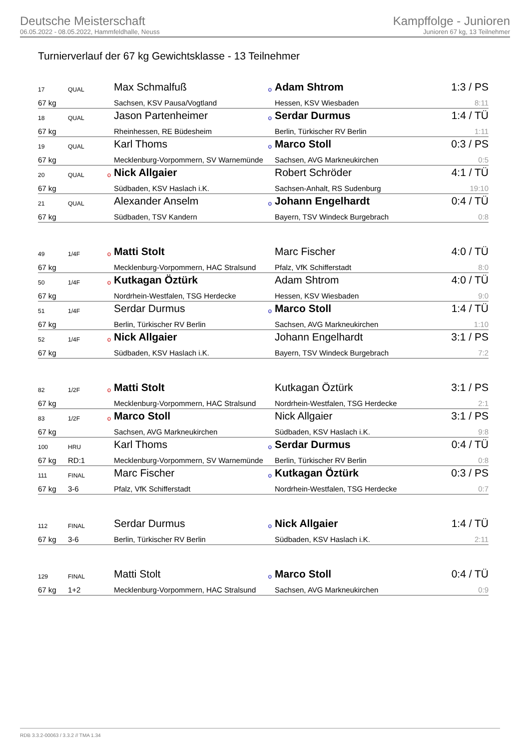Deutsche Meisterschaft
06.05.2022 - 08.05.2022, Hammfeldhalle, Neuss
Kampffolge - Junioren
Junioren 67 kg, 13 Teilnehmer
Turnierverlauf der 67 kg Gewichtsklasse - 13 Teilnehmer
| 17 | QUAL | | Max Schmalfuß | o | Adam Shtrom | 1:3 / PS |
| 67 kg | | | Sachsen, KSV Pausa/Vogtland | | Hessen, KSV Wiesbaden | 8:11 |
| 18 | QUAL | | Jason Partenheimer | o | Serdar Durmus | 1:4 / TÜ |
| 67 kg | | | Rheinhessen, RE Büdesheim | | Berlin, Türkischer RV Berlin | 1:11 |
| 19 | QUAL | | Karl Thoms | o | Marco Stoll | 0:3 / PS |
| 67 kg | | | Mecklenburg-Vorpommern, SV Warnemünde | | Sachsen, AVG Markneukirchen | 0:5 |
| 20 | QUAL | o | Nick Allgaier | | Robert Schröder | 4:1 / TÜ |
| 67 kg | | | Südbaden, KSV Haslach i.K. | | Sachsen-Anhalt, RS Sudenburg | 19:10 |
| 21 | QUAL | | Alexander Anselm | o | Johann Engelhardt | 0:4 / TÜ |
| 67 kg | | | Südbaden, TSV Kandern | | Bayern, TSV Windeck Burgebrach | 0:8 |
| 49 | 1/4F | o | Matti Stolt | | Marc Fischer | 4:0 / TÜ |
| 67 kg | | | Mecklenburg-Vorpommern, HAC Stralsund | | Pfalz, VfK Schifferstadt | 8:0 |
| 50 | 1/4F | o | Kutkagan Öztürk | | Adam Shtrom | 4:0 / TÜ |
| 67 kg | | | Nordrhein-Westfalen, TSG Herdecke | | Hessen, KSV Wiesbaden | 9:0 |
| 51 | 1/4F | | Serdar Durmus | o | Marco Stoll | 1:4 / TÜ |
| 67 kg | | | Berlin, Türkischer RV Berlin | | Sachsen, AVG Markneukirchen | 1:10 |
| 52 | 1/4F | o | Nick Allgaier | | Johann Engelhardt | 3:1 / PS |
| 67 kg | | | Südbaden, KSV Haslach i.K. | | Bayern, TSV Windeck Burgebrach | 7:2 |
| 82 | 1/2F | o | Matti Stolt | | Kutkagan Öztürk | 3:1 / PS |
| 67 kg | | | Mecklenburg-Vorpommern, HAC Stralsund | | Nordrhein-Westfalen, TSG Herdecke | 2:1 |
| 83 | 1/2F | o | Marco Stoll | | Nick Allgaier | 3:1 / PS |
| 67 kg | | | Sachsen, AVG Markneukirchen | | Südbaden, KSV Haslach i.K. | 9:8 |
| 100 | HRU | | Karl Thoms | o | Serdar Durmus | 0:4 / TÜ |
| 67 kg | RD:1 | | Mecklenburg-Vorpommern, SV Warnemünde | | Berlin, Türkischer RV Berlin | 0:8 |
| 111 | FINAL | | Marc Fischer | o | Kutkagan Öztürk | 0:3 / PS |
| 67 kg | 3-6 | | Pfalz, VfK Schifferstadt | | Nordrhein-Westfalen, TSG Herdecke | 0:7 |
| 112 | FINAL | | Serdar Durmus | o | Nick Allgaier | 1:4 / TÜ |
| 67 kg | 3-6 | | Berlin, Türkischer RV Berlin | | Südbaden, KSV Haslach i.K. | 2:11 |
| 129 | FINAL | | Matti Stolt | o | Marco Stoll | 0:4 / TÜ |
| 67 kg | 1+2 | | Mecklenburg-Vorpommern, HAC Stralsund | | Sachsen, AVG Markneukirchen | 0:9 |
RDB 3.3.2-00063 / 3.3.2 // TMA 1.34